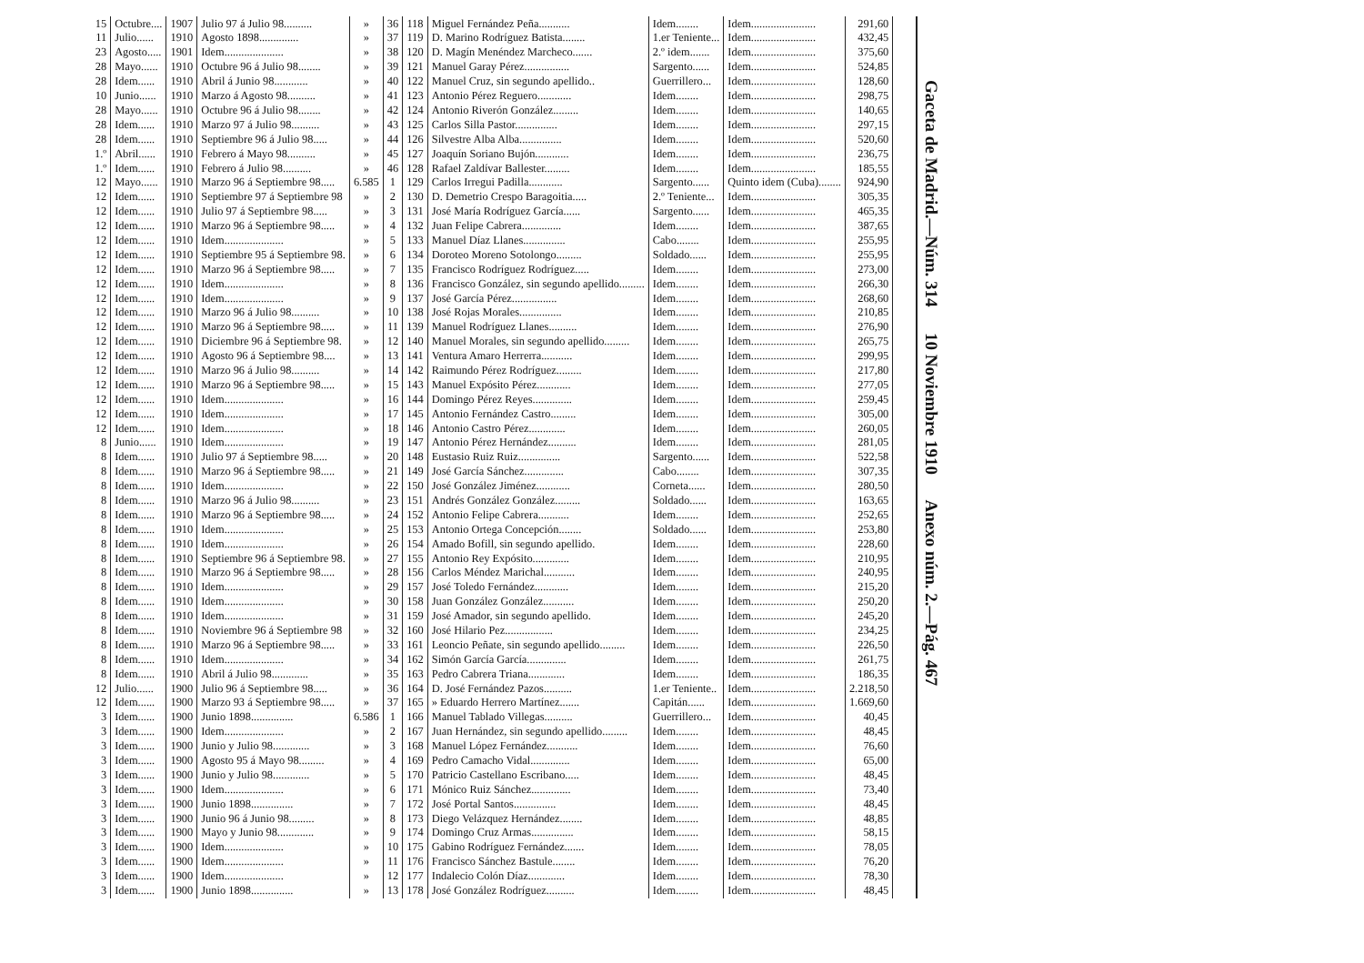| 15 | Octubre.... | 1907 | Julio 97 á Julio 98.......... | » | 36 | 118 | Miguel Fernández Peña........... | Idem........ | Idem....................... | 291,60 |
| 11 | Julio...... | 1910 | Agosto 1898.............. | » | 37 | 119 | D. Marino Rodríguez Batista........ | 1.er Teniente... | Idem....................... | 432,45 |
| 23 | Agosto..... | 1901 | Idem..................... | » | 38 | 120 | D. Magín Menéndez Marcheco....... | 2.º idem....... | Idem....................... | 375,60 |
| 28 | Mayo...... | 1910 | Octubre 96 á Julio 98........ | » | 39 | 121 | Manuel Garay Pérez................ | Sargento...... | Idem....................... | 524,85 |
| 28 | Idem...... | 1910 | Abril á Junio 98............ | » | 40 | 122 | Manuel Cruz, sin segundo apellido.. | Guerrillero... | Idem....................... | 128,60 |
| 10 | Junio...... | 1910 | Marzo á Agosto 98.......... | » | 41 | 123 | Antonio Pérez Reguero............ | Idem........ | Idem....................... | 298,75 |
| 28 | Mayo...... | 1910 | Octubre 96 á Julio 98........ | » | 42 | 124 | Antonio Riverón González......... | Idem........ | Idem....................... | 140,65 |
| 28 | Idem...... | 1910 | Marzo 97 á Julio 98.......... | » | 43 | 125 | Carlos Silla Pastor............... | Idem........ | Idem....................... | 297,15 |
| 28 | Idem...... | 1910 | Septiembre 96 á Julio 98..... | » | 44 | 126 | Silvestre Alba Alba............... | Idem........ | Idem....................... | 520,60 |
| 1.º | Abril...... | 1910 | Febrero á Mayo 98.......... | » | 45 | 127 | Joaquín Soriano Bujón............ | Idem........ | Idem....................... | 236,75 |
| 1.º | Idem...... | 1910 | Febrero á Julio 98.......... | » | 46 | 128 | Rafael Zaldívar Ballester......... | Idem........ | Idem....................... | 185,55 |
| 12 | Mayo...... | 1910 | Marzo 96 á Septiembre 98..... | 6.585 | 1 | 129 | Carlos Irregui Padilla............ | Sargento...... | Quinto idem (Cuba)........ | 924,90 |
| 12 | Idem...... | 1910 | Septiembre 97 á Septiembre 98 | » | 2 | 130 | D. Demetrio Crespo Baragoitia..... | 2.º Teniente... | Idem....................... | 305,35 |
| 12 | Idem...... | 1910 | Julio 97 á Septiembre 98..... | » | 3 | 131 | José María Rodríguez García...... | Sargento...... | Idem....................... | 465,35 |
| 12 | Idem...... | 1910 | Marzo 96 á Septiembre 98..... | » | 4 | 132 | Juan Felipe Cabrera.............. | Idem........ | Idem....................... | 387,65 |
| 12 | Idem...... | 1910 | Idem..................... | » | 5 | 133 | Manuel Díaz Llanes............... | Cabo........ | Idem....................... | 255,95 |
| 12 | Idem...... | 1910 | Septiembre 95 á Septiembre 98. | » | 6 | 134 | Doroteo Moreno Sotolongo......... | Soldado...... | Idem....................... | 255,95 |
| 12 | Idem...... | 1910 | Marzo 96 á Septiembre 98..... | » | 7 | 135 | Francisco Rodríguez Rodríguez..... | Idem........ | Idem....................... | 273,00 |
| 12 | Idem...... | 1910 | Idem..................... | » | 8 | 136 | Francisco González, sin segundo apellido......... | Idem........ | Idem....................... | 266,30 |
| 12 | Idem...... | 1910 | Idem..................... | » | 9 | 137 | José García Pérez................ | Idem........ | Idem....................... | 268,60 |
| 12 | Idem...... | 1910 | Marzo 96 á Julio 98.......... | » | 10 | 138 | José Rojas Morales............... | Idem........ | Idem....................... | 210,85 |
| 12 | Idem...... | 1910 | Marzo 96 á Septiembre 98..... | » | 11 | 139 | Manuel Rodríguez Llanes.......... | Idem........ | Idem....................... | 276,90 |
| 12 | Idem...... | 1910 | Diciembre 96 á Septiembre 98. | » | 12 | 140 | Manuel Morales, sin segundo apellido......... | Idem........ | Idem....................... | 265,75 |
| 12 | Idem...... | 1910 | Agosto 96 á Septiembre 98.... | » | 13 | 141 | Ventura Amaro Herrerra........... | Idem........ | Idem....................... | 299,95 |
| 12 | Idem...... | 1910 | Marzo 96 á Julio 98.......... | » | 14 | 142 | Raimundo Pérez Rodríguez......... | Idem........ | Idem....................... | 217,80 |
| 12 | Idem...... | 1910 | Marzo 96 á Septiembre 98..... | » | 15 | 143 | Manuel Expósito Pérez............ | Idem........ | Idem....................... | 277,05 |
| 12 | Idem...... | 1910 | Idem..................... | » | 16 | 144 | Domingo Pérez Reyes.............. | Idem........ | Idem....................... | 259,45 |
| 12 | Idem...... | 1910 | Idem..................... | » | 17 | 145 | Antonio Fernández Castro......... | Idem........ | Idem....................... | 305,00 |
| 12 | Idem...... | 1910 | Idem..................... | » | 18 | 146 | Antonio Castro Pérez............. | Idem........ | Idem....................... | 260,05 |
| 8 | Junio...... | 1910 | Idem..................... | » | 19 | 147 | Antonio Pérez Hernández.......... | Idem........ | Idem....................... | 281,05 |
| 8 | Idem...... | 1910 | Julio 97 á Septiembre 98..... | » | 20 | 148 | Eustasio Ruiz Ruiz............... | Sargento...... | Idem....................... | 522,58 |
| 8 | Idem...... | 1910 | Marzo 96 á Septiembre 98..... | » | 21 | 149 | José García Sánchez.............. | Cabo........ | Idem....................... | 307,35 |
| 8 | Idem...... | 1910 | Idem..................... | » | 22 | 150 | José González Jiménez............ | Corneta...... | Idem....................... | 280,50 |
| 8 | Idem...... | 1910 | Marzo 96 á Julio 98.......... | » | 23 | 151 | Andrés González González......... | Soldado...... | Idem....................... | 163,65 |
| 8 | Idem...... | 1910 | Marzo 96 á Septiembre 98..... | » | 24 | 152 | Antonio Felipe Cabrera........... | Idem........ | Idem....................... | 252,65 |
| 8 | Idem...... | 1910 | Idem..................... | » | 25 | 153 | Antonio Ortega Concepción........ | Soldado...... | Idem....................... | 253,80 |
| 8 | Idem...... | 1910 | Idem..................... | » | 26 | 154 | Amado Bofill, sin segundo apellido. | Idem........ | Idem....................... | 228,60 |
| 8 | Idem...... | 1910 | Septiembre 96 á Septiembre 98. | » | 27 | 155 | Antonio Rey Expósito............. | Idem........ | Idem....................... | 210,95 |
| 8 | Idem...... | 1910 | Marzo 96 á Septiembre 98..... | » | 28 | 156 | Carlos Méndez Marichal........... | Idem........ | Idem....................... | 240,95 |
| 8 | Idem...... | 1910 | Idem..................... | » | 29 | 157 | José Toledo Fernández............ | Idem........ | Idem....................... | 215,20 |
| 8 | Idem...... | 1910 | Idem..................... | » | 30 | 158 | Juan González González........... | Idem........ | Idem....................... | 250,20 |
| 8 | Idem...... | 1910 | Idem..................... | » | 31 | 159 | José Amador, sin segundo apellido. | Idem........ | Idem....................... | 245,20 |
| 8 | Idem...... | 1910 | Noviembre 96 á Septiembre 98 | » | 32 | 160 | José Hilario Pez................. | Idem........ | Idem....................... | 234,25 |
| 8 | Idem...... | 1910 | Marzo 96 á Septiembre 98..... | » | 33 | 161 | Leoncio Peñate, sin segundo apellido......... | Idem........ | Idem....................... | 226,50 |
| 8 | Idem...... | 1910 | Idem..................... | » | 34 | 162 | Simón García García.............. | Idem........ | Idem....................... | 261,75 |
| 8 | Idem...... | 1910 | Abril á Julio 98............. | » | 35 | 163 | Pedro Cabrera Triana............. | Idem........ | Idem....................... | 186,35 |
| 12 | Julio...... | 1900 | Julio 96 á Septiembre 98..... | » | 36 | 164 | D. José Fernández Pazos.......... | 1.er Teniente.. | Idem....................... | 2.218,50 |
| 12 | Idem...... | 1900 | Marzo 93 á Septiembre 98..... | » | 37 | 165 | » Eduardo Herrero Martínez....... | Capitán...... | Idem....................... | 1.669,60 |
| 3 | Idem...... | 1900 | Junio 1898............... | 6.586 | 1 | 166 | Manuel Tablado Villegas.......... | Guerrillero... | Idem....................... | 40,45 |
| 3 | Idem...... | 1900 | Idem..................... | » | 2 | 167 | Juan Hernández, sin segundo apellido......... | Idem........ | Idem....................... | 48,45 |
| 3 | Idem...... | 1900 | Junio y Julio 98............. | » | 3 | 168 | Manuel López Fernández........... | Idem........ | Idem....................... | 76,60 |
| 3 | Idem...... | 1900 | Agosto 95 á Mayo 98......... | » | 4 | 169 | Pedro Camacho Vidal.............. | Idem........ | Idem....................... | 65,00 |
| 3 | Idem...... | 1900 | Junio y Julio 98............. | » | 5 | 170 | Patricio Castellano Escribano..... | Idem........ | Idem....................... | 48,45 |
| 3 | Idem...... | 1900 | Idem..................... | » | 6 | 171 | Mónico Ruiz Sánchez.............. | Idem........ | Idem....................... | 73,40 |
| 3 | Idem...... | 1900 | Junio 1898............... | » | 7 | 172 | José Portal Santos............... | Idem........ | Idem....................... | 48,45 |
| 3 | Idem...... | 1900 | Junio 96 á Junio 98......... | » | 8 | 173 | Diego Velázquez Hernández........ | Idem........ | Idem....................... | 48,85 |
| 3 | Idem...... | 1900 | Mayo y Junio 98............. | » | 9 | 174 | Domingo Cruz Armas............... | Idem........ | Idem....................... | 58,15 |
| 3 | Idem...... | 1900 | Idem..................... | » | 10 | 175 | Gabino Rodríguez Fernández....... | Idem........ | Idem....................... | 78,05 |
| 3 | Idem...... | 1900 | Idem..................... | » | 11 | 176 | Francisco Sánchez Bastule........ | Idem........ | Idem....................... | 76,20 |
| 3 | Idem...... | 1900 | Idem..................... | » | 12 | 177 | Indalecio Colón Díaz............. | Idem........ | Idem....................... | 78,30 |
| 3 | Idem...... | 1900 | Junio 1898............... | » | 13 | 178 | José González Rodríguez.......... | Idem........ | Idem....................... | 48,45 |
Gaceta de Madrid.—Núm. 314 10 Noviembre 1910 Anexo núm. 2.—Pág. 467